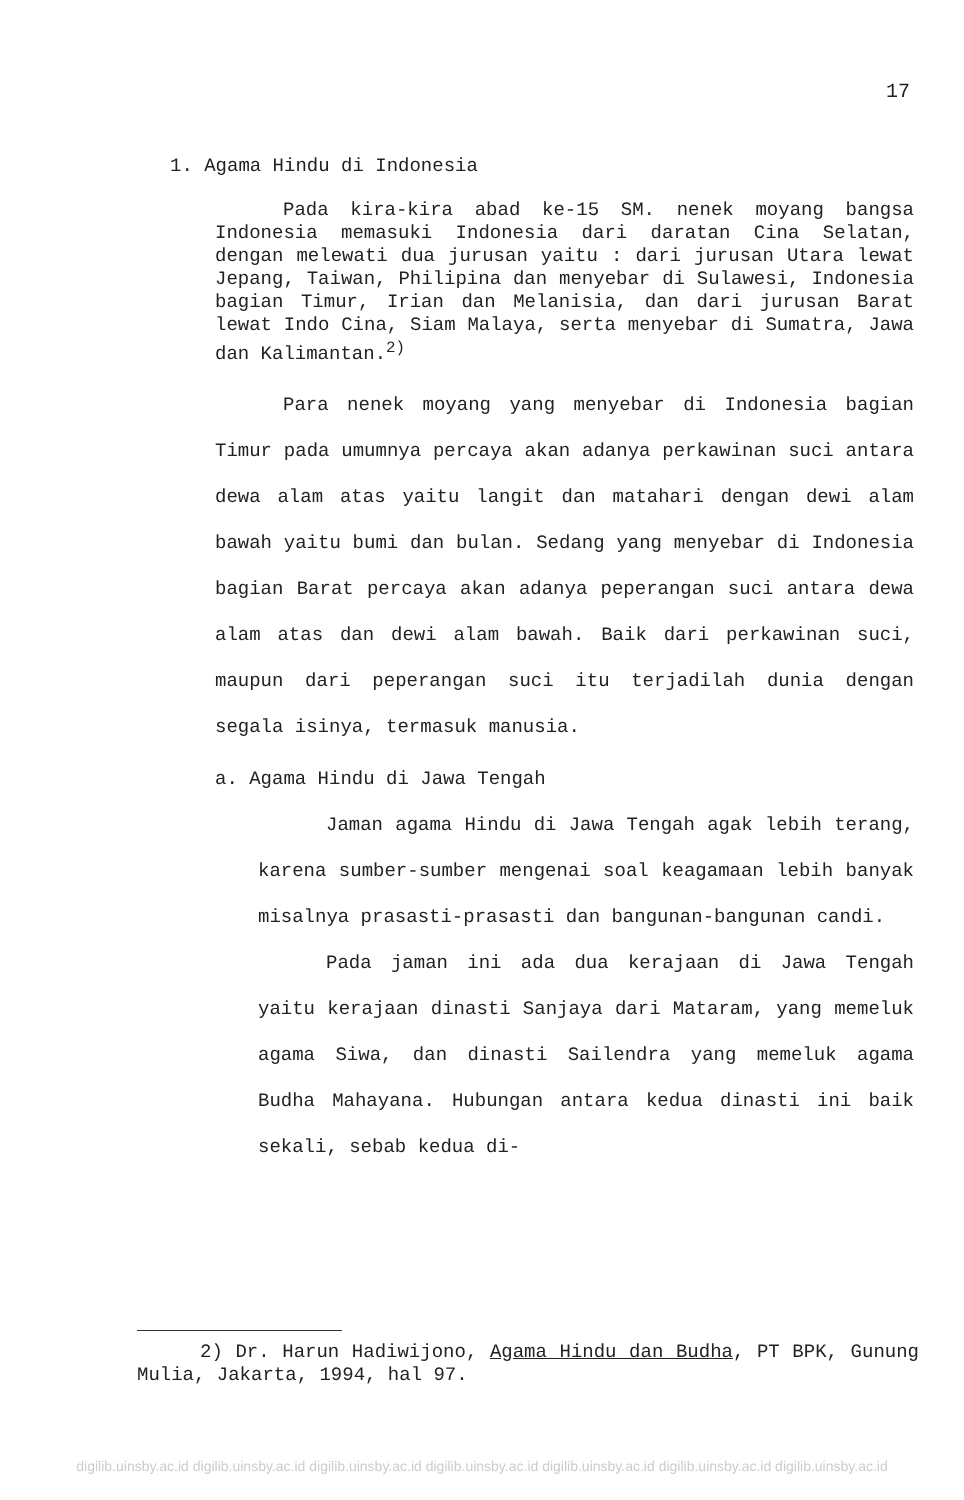17
1. Agama Hindu di Indonesia
Pada kira-kira abad ke-15 SM. nenek moyang bangsa Indonesia memasuki Indonesia dari daratan Cina Selatan, dengan melewati dua jurusan yaitu : dari jurusan Utara lewat Jepang, Taiwan, Philipina dan menyebar di Sulawesi, Indonesia bagian Timur, Irian dan Melanisia, dan dari jurusan Barat lewat Indo Cina, Siam Malaya, serta menyebar di Sumatra, Jawa dan Kalimantan.<sup>2)</sup>
Para nenek moyang yang menyebar di Indonesia bagian Timur pada umumnya percaya akan adanya perkawinan suci antara dewa alam atas yaitu langit dan matahari dengan dewi alam bawah yaitu bumi dan bulan. Sedang yang menyebar di Indonesia bagian Barat percaya akan adanya peperangan suci antara dewa alam atas dan dewi alam bawah. Baik dari perkawinan suci, maupun dari peperangan suci itu terjadilah dunia dengan segala isinya, termasuk manusia.
a. Agama Hindu di Jawa Tengah
Jaman agama Hindu di Jawa Tengah agak lebih terang, karena sumber-sumber mengenai soal keagamaan lebih banyak misalnya prasasti-prasasti dan bangunan-bangunan candi.
Pada jaman ini ada dua kerajaan di Jawa Tengah yaitu kerajaan dinasti Sanjaya dari Mataram, yang memeluk agama Siwa, dan dinasti Sailendra yang memeluk agama Budha Mahayana. Hubungan antara kedua dinasti ini baik sekali, sebab kedua di-
2) Dr. Harun Hadiwijono, Agama Hindu dan Budha, PT BPK, Gunung Mulia, Jakarta, 1994, hal 97.
digilib.uinsby.ac.id digilib.uinsby.ac.id digilib.uinsby.ac.id digilib.uinsby.ac.id digilib.uinsby.ac.id digilib.uinsby.ac.id digilib.uinsby.ac.id